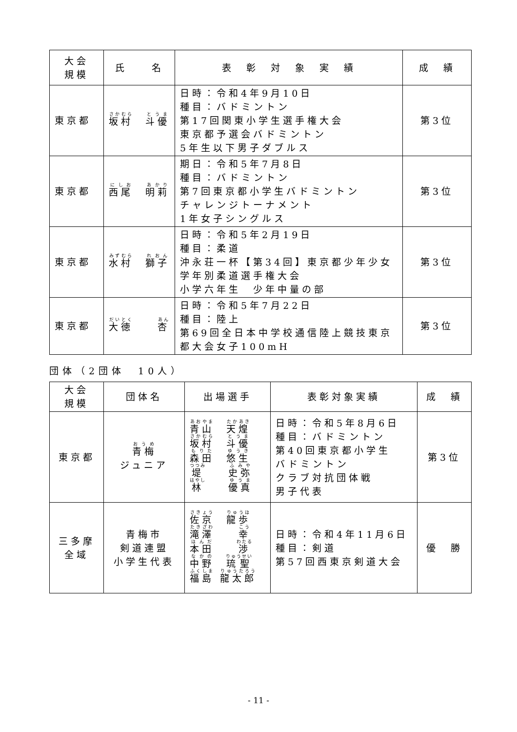| 大会 規模 | 氏 名 | 表 彰 対 象 実 績 | 成 績 |
| --- | --- | --- | --- |
| 東京都 | 坂村 斗優 | 日時：令和4年9月10日 種目：バドミントン 第17回関東小学生選手権大会 東京都予選会バドミントン 5年生以下男子ダブルス | 第3位 |
| 東京都 | 西尾 明莉 | 期日：令和5年7月8日 種目：バドミントン 第7回東京都小学生バドミントン チャレンジトーナメント 1年女子シングルス | 第3位 |
| 東京都 | 水村 獅子 | 日時：令和5年2月19日 種目：柔道 沖永荘一杯【第34回】東京都少年少女学年別柔道選手権大会 小学六年生 少年中量の部 | 第3位 |
| 東京都 | 大徳 杏 | 日時：令和5年7月22日 種目：陸上 第69回全日本中学校通信陸上競技東京都大会女子100mH | 第3位 |
団体（2団体　10人）
| 大会 規模 | 団体名 | 出場選手 | 表彰対象実績 | 成 績 |
| --- | --- | --- | --- | --- |
| 東京都 | 青梅 ジュニア | 青山 天煌 坂村 斗優 森田 悠生 堤 史弥 林 優真 | 日時：令和5年8月6日 種目：バドミントン 第40回東京都小学生 バドミントン クラブ対抗団体戦 男子代表 | 第3位 |
| 三多摩 全域 | 青梅市 剣道連盟 小学生代表 | 佐京 龍歩 滝澤 幸 本田 渉 中野 琉聖 福島 龍太郎 | 日時：令和4年11月6日 種目：剣道 第57回西東京剣道大会 | 優 勝 |
- 11 -